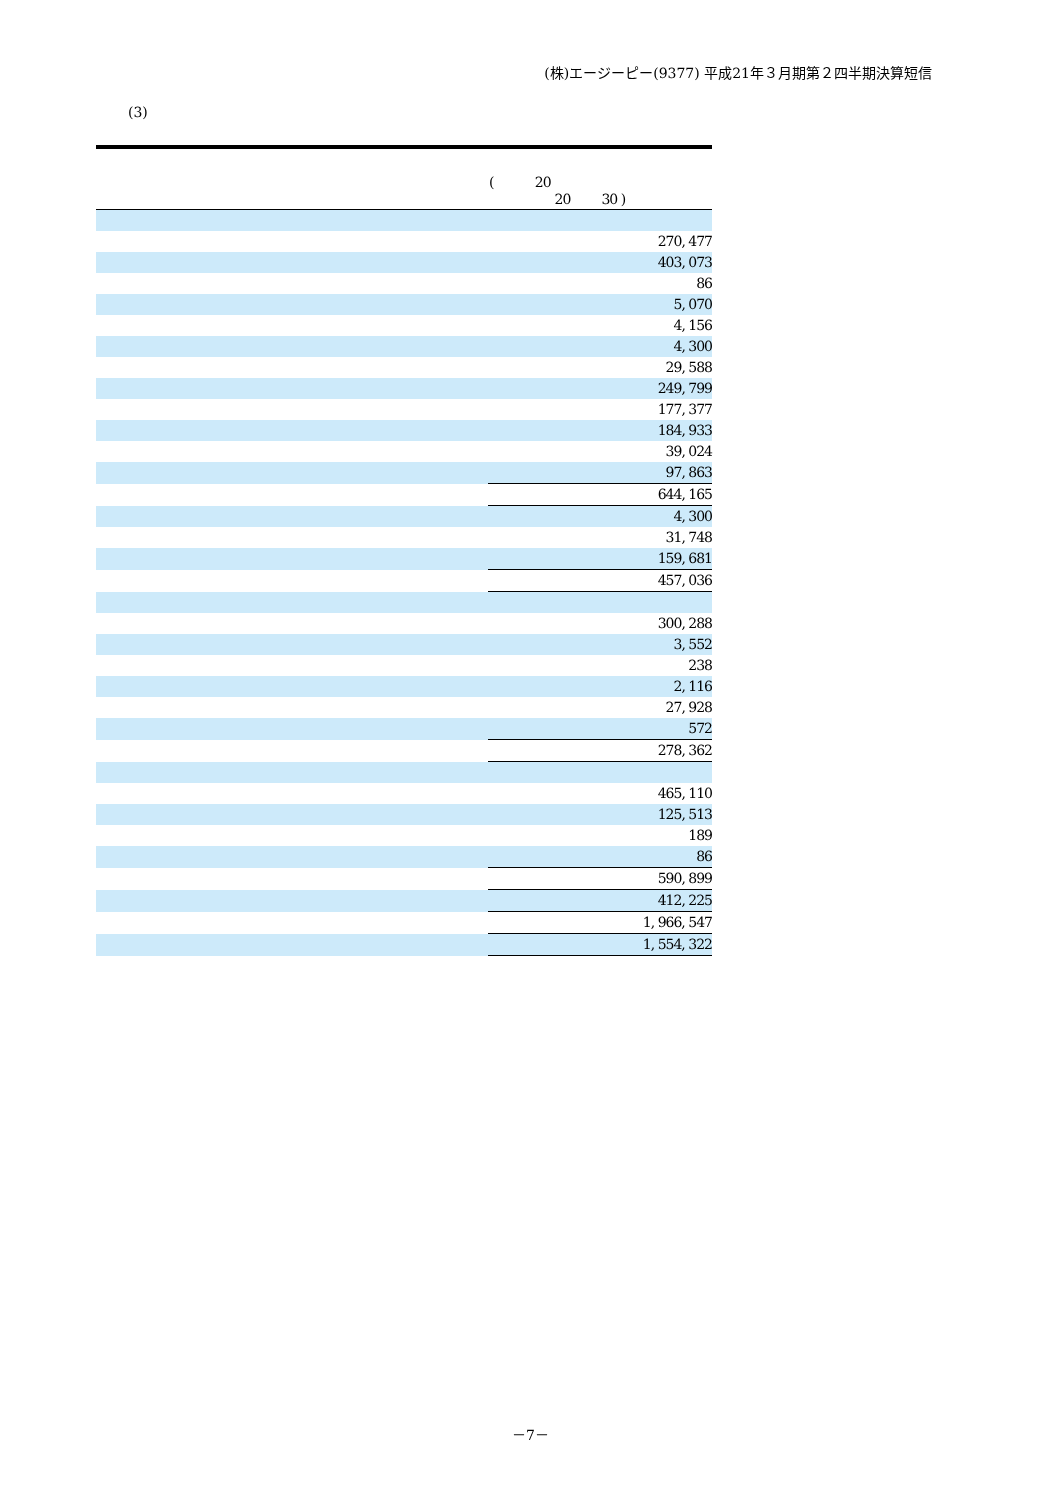(株)エージーピー(9377) 平成21年３月期第２四半期決算短信
(3)
| | ( 20 20 30 ) |
| --- | --- |
| | 270, 477 |
| | 403, 073 |
| | 86 |
| | 5, 070 |
| | 4, 156 |
| | 4, 300 |
| | 29, 588 |
| | 249, 799 |
| | 177, 377 |
| | 184, 933 |
| | 39, 024 |
| | 97, 863 |
| | 644, 165 |
| | 4, 300 |
| | 31, 748 |
| | 159, 681 |
| | 457, 036 |
| | 300, 288 |
| | 3, 552 |
| | 238 |
| | 2, 116 |
| | 27, 928 |
| | 572 |
| | 278, 362 |
| | 465, 110 |
| | 125, 513 |
| | 189 |
| | 86 |
| | 590, 899 |
| | 412, 225 |
| | 1, 966, 547 |
| | 1, 554, 322 |
－7－